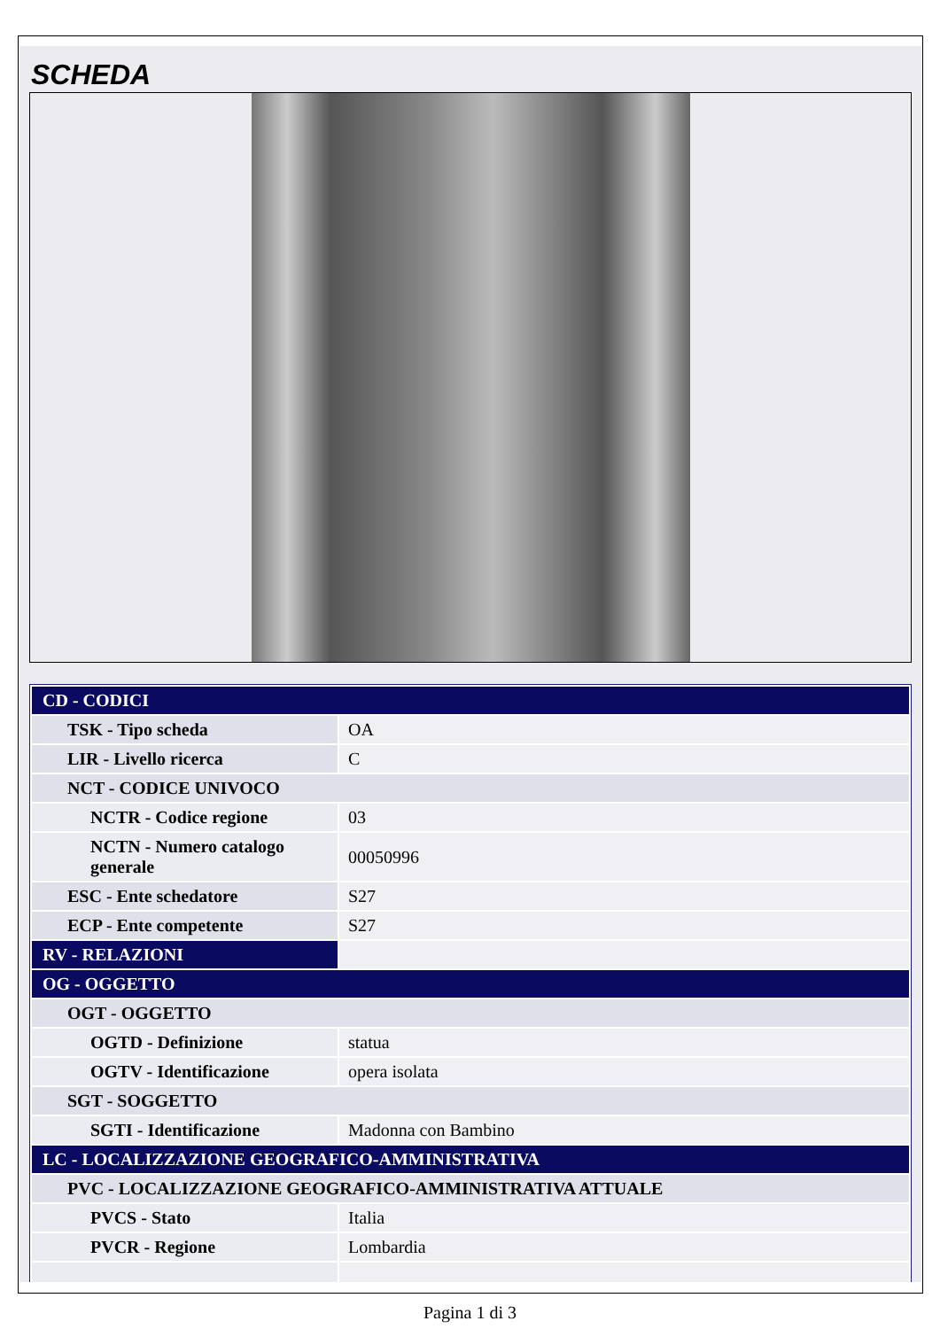SCHEDA
| CD - CODICI | |
| TSK - Tipo scheda | OA |
| LIR - Livello ricerca | C |
| NCT - CODICE UNIVOCO | |
| NCTR - Codice regione | 03 |
| NCTN - Numero catalogo generale | 00050996 |
| ESC - Ente schedatore | S27 |
| ECP - Ente competente | S27 |
| RV - RELAZIONI | |
| OG - OGGETTO | |
| OGT - OGGETTO | |
| OGTD - Definizione | statua |
| OGTV - Identificazione | opera isolata |
| SGT - SOGGETTO | |
| SGTI - Identificazione | Madonna con Bambino |
| LC - LOCALIZZAZIONE GEOGRAFICO-AMMINISTRATIVA | |
| PVC - LOCALIZZAZIONE GEOGRAFICO-AMMINISTRATIVA ATTUALE | |
| PVCS - Stato | Italia |
| PVCR - Regione | Lombardia |
Pagina 1 di 3